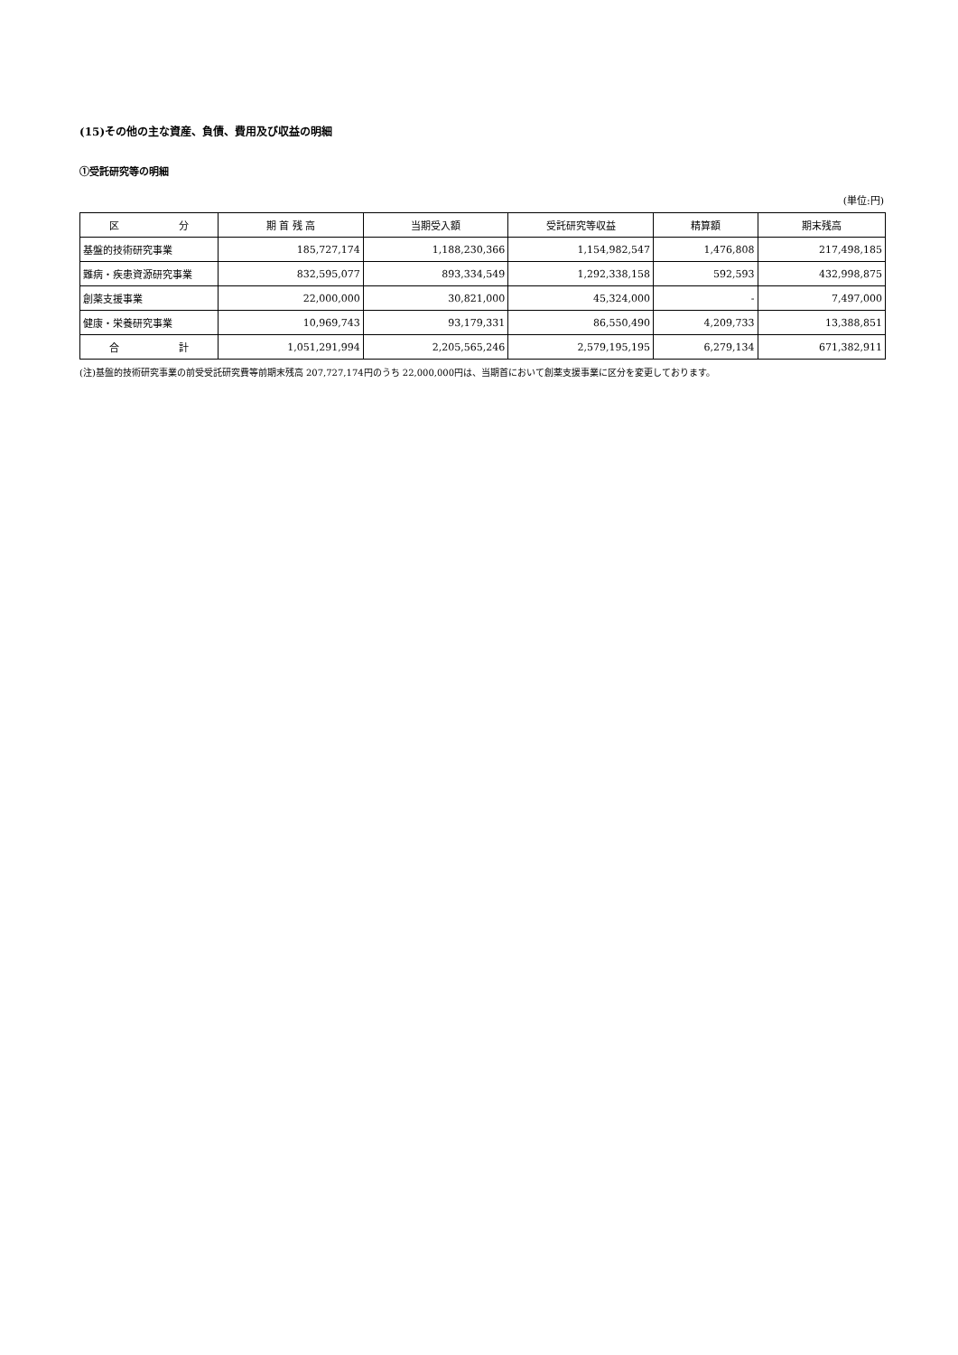(15)その他の主な資産、負債、費用及び収益の明細
①受託研究等の明細
(単位:円)
| 区 分 | 期 首 残 高 | 当期受入額 | 受託研究等収益 | 精算額 | 期末残高 |
| --- | --- | --- | --- | --- | --- |
| 基盤的技術研究事業 | 185,727,174 | 1,188,230,366 | 1,154,982,547 | 1,476,808 | 217,498,185 |
| 難病・疾患資源研究事業 | 832,595,077 | 893,334,549 | 1,292,338,158 | 592,593 | 432,998,875 |
| 創薬支援事業 | 22,000,000 | 30,821,000 | 45,324,000 | - | 7,497,000 |
| 健康・栄養研究事業 | 10,969,743 | 93,179,331 | 86,550,490 | 4,209,733 | 13,388,851 |
| 合 計 | 1,051,291,994 | 2,205,565,246 | 2,579,195,195 | 6,279,134 | 671,382,911 |
(注)基盤的技術研究事業の前受受託研究費等前期末残高 207,727,174円のうち 22,000,000円は、当期首において創薬支援事業に区分を変更しております。